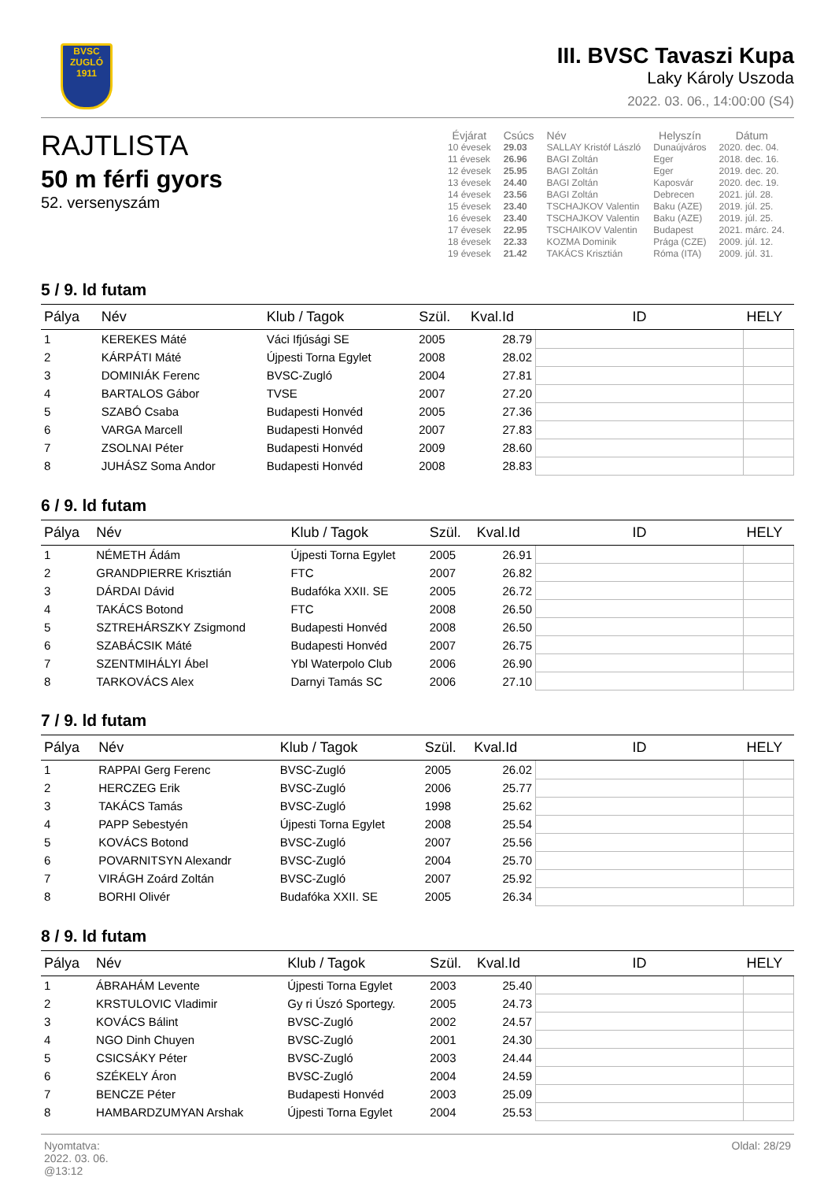BVSC
ZUGLÓ
1911
III. BVSC Tavaszi Kupa
Laky Károly Uszoda
2022. 03. 06., 14:00:00 (S4)
RAJTLISTA
50 m férfi gyors
52. versenyszám
| Évjárat | Csúcs | Név | Helyszín | Dátum |
| --- | --- | --- | --- | --- |
| 10 évesek | 29.03 | SALLAY Kristóf László | Dunaújváros | 2020. dec. 04. |
| 11 évesek | 26.96 | BAGI Zoltán | Eger | 2018. dec. 16. |
| 12 évesek | 25.95 | BAGI Zoltán | Eger | 2019. dec. 20. |
| 13 évesek | 24.40 | BAGI Zoltán | Kaposvár | 2020. dec. 19. |
| 14 évesek | 23.56 | BAGI Zoltán | Debrecen | 2021. júl. 28. |
| 15 évesek | 23.40 | TSCHAJKOV Valentin | Baku (AZE) | 2019. júl. 25. |
| 16 évesek | 23.40 | TSCHAJKOV Valentin | Baku (AZE) | 2019. júl. 25. |
| 17 évesek | 22.95 | TSCHAIKOV Valentin | Budapest | 2021. márc. 24. |
| 18 évesek | 22.33 | KOZMA Dominik | Prága (CZE) | 2009. júl. 12. |
| 19 évesek | 21.42 | TAKÁCS Krisztián | Róma (ITA) | 2009. júl. 31. |
5 / 9. ld futam
| Pálya | Név | Klub / Tagok | Szül. | Kval.Id | ID | HELY |
| --- | --- | --- | --- | --- | --- | --- |
| 1 | KEREKES Máté | Váci Ifjúsági SE | 2005 | 28.79 | | |
| 2 | KÁRPÁTI Máté | Újpesti Torna Egylet | 2008 | 28.02 | | |
| 3 | DOMINIÁK Ferenc | BVSC-Zugló | 2004 | 27.81 | | |
| 4 | BARTALOS Gábor | TVSE | 2007 | 27.20 | | |
| 5 | SZABÓ Csaba | Budapesti Honvéd | 2005 | 27.36 | | |
| 6 | VARGA Marcell | Budapesti Honvéd | 2007 | 27.83 | | |
| 7 | ZSOLNAI Péter | Budapesti Honvéd | 2009 | 28.60 | | |
| 8 | JUHÁSZ Soma Andor | Budapesti Honvéd | 2008 | 28.83 | | |
6 / 9. ld futam
| Pálya | Név | Klub / Tagok | Szül. | Kval.Id | ID | HELY |
| --- | --- | --- | --- | --- | --- | --- |
| 1 | NÉMETH Ádám | Újpesti Torna Egylet | 2005 | 26.91 | | |
| 2 | GRANDPIERRE Krisztián | FTC | 2007 | 26.82 | | |
| 3 | DÁRDAI Dávid | Budafóka XXII. SE | 2005 | 26.72 | | |
| 4 | TAKÁCS Botond | FTC | 2008 | 26.50 | | |
| 5 | SZTREHÁRSZKY Zsigmond | Budapesti Honvéd | 2008 | 26.50 | | |
| 6 | SZABÁCSIK Máté | Budapesti Honvéd | 2007 | 26.75 | | |
| 7 | SZENTMIHÁLYI Ábel | Ybl Waterpolo Club | 2006 | 26.90 | | |
| 8 | TARKOVÁCS Alex | Darnyi Tamás SC | 2006 | 27.10 | | |
7 / 9. ld futam
| Pálya | Név | Klub / Tagok | Szül. | Kval.Id | ID | HELY |
| --- | --- | --- | --- | --- | --- | --- |
| 1 | RAPPAI Gerg Ferenc | BVSC-Zugló | 2005 | 26.02 | | |
| 2 | HERCZEG Erik | BVSC-Zugló | 2006 | 25.77 | | |
| 3 | TAKÁCS Tamás | BVSC-Zugló | 1998 | 25.62 | | |
| 4 | PAPP Sebestyén | Újpesti Torna Egylet | 2008 | 25.54 | | |
| 5 | KOVÁCS Botond | BVSC-Zugló | 2007 | 25.56 | | |
| 6 | POVARNITSYN Alexandr | BVSC-Zugló | 2004 | 25.70 | | |
| 7 | VIRÁGH Zoárd Zoltán | BVSC-Zugló | 2007 | 25.92 | | |
| 8 | BORHI Olivér | Budafóka XXII. SE | 2005 | 26.34 | | |
8 / 9. ld futam
| Pálya | Név | Klub / Tagok | Szül. | Kval.Id | ID | HELY |
| --- | --- | --- | --- | --- | --- | --- |
| 1 | ÁBRAHÁM Levente | Újpesti Torna Egylet | 2003 | 25.40 | | |
| 2 | KRSTULOVIC Vladimir | Gy ri Úszó Sportegy. | 2005 | 24.73 | | |
| 3 | KOVÁCS Bálint | BVSC-Zugló | 2002 | 24.57 | | |
| 4 | NGO Dinh Chuyen | BVSC-Zugló | 2001 | 24.30 | | |
| 5 | CSICSÁKY Péter | BVSC-Zugló | 2003 | 24.44 | | |
| 6 | SZÉKELY Áron | BVSC-Zugló | 2004 | 24.59 | | |
| 7 | BENCZE Péter | Budapesti Honvéd | 2003 | 25.09 | | |
| 8 | HAMBARDZUMYAN Arshak | Újpesti Torna Egylet | 2004 | 25.53 | | |
Nyomtatva:
2022. 03. 06.
@13:12
Oldal: 28/29